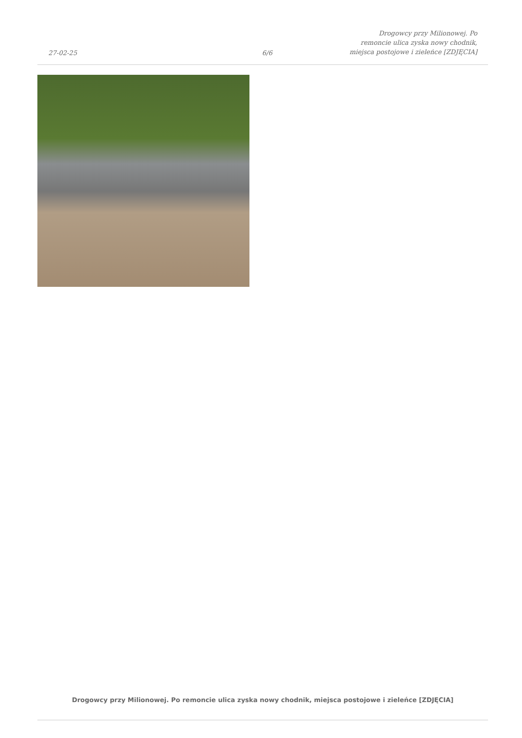27-02-25
6/6
Drogowcy przy Milionowej. Po
remoncie ulica zyska nowy chodnik,
miejsca postojowe i zieleńce [ZDJĘCIA]
Drogowcy przy Milionowej. Po remoncie ulica zyska nowy chodnik, miejsca postojowe i zieleńce [ZDJĘCIA]